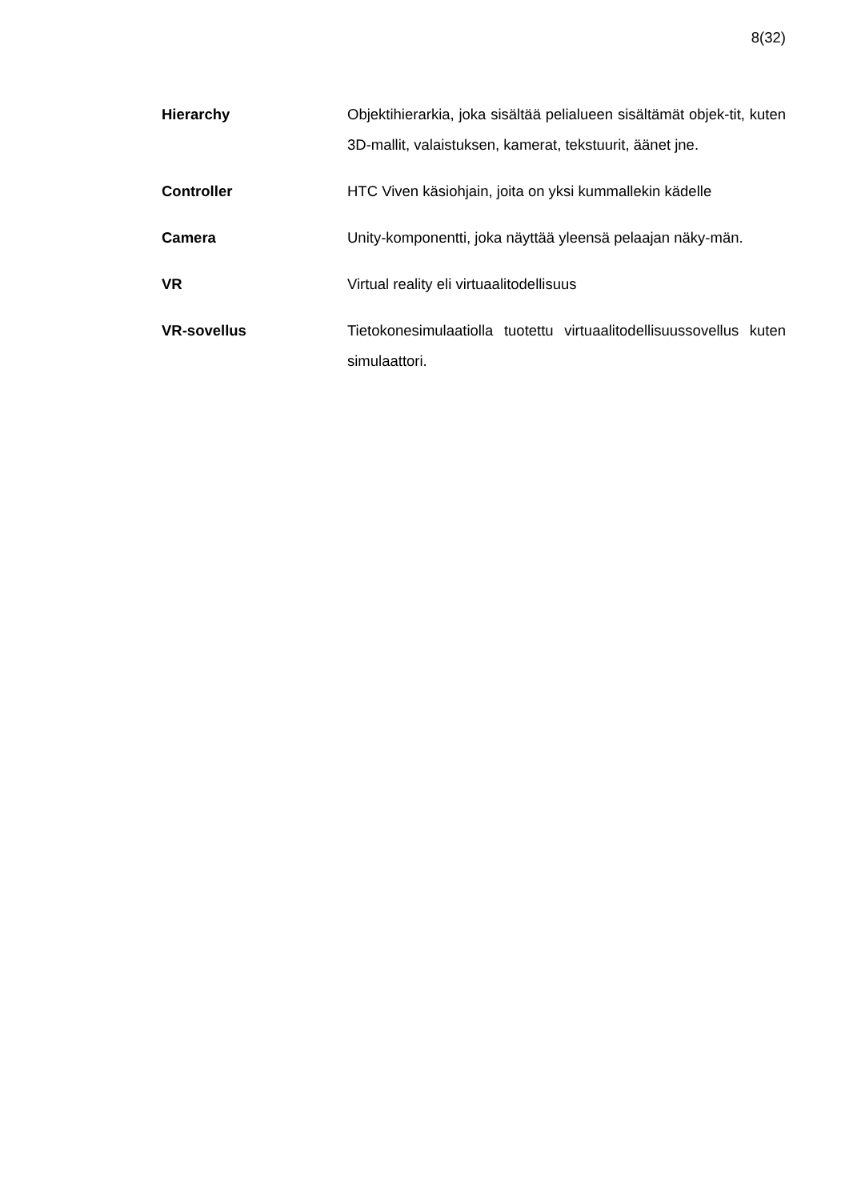8(32)
Hierarchy Objektihierarkia, joka sisältää pelialueen sisältämät objek-tit, kuten 3D-mallit, valaistuksen, kamerat, tekstuurit, äänet jne.
Controller HTC Viven käsiohjain, joita on yksi kummallekin kädelle
Camera Unity-komponentti, joka näyttää yleensä pelaajan näky-män.
VR Virtual reality eli virtuaalitodellisuus
VR-sovellus Tietokonesimulaatiolla tuotettu virtuaalitodellisuussovellus kuten simulaattori.